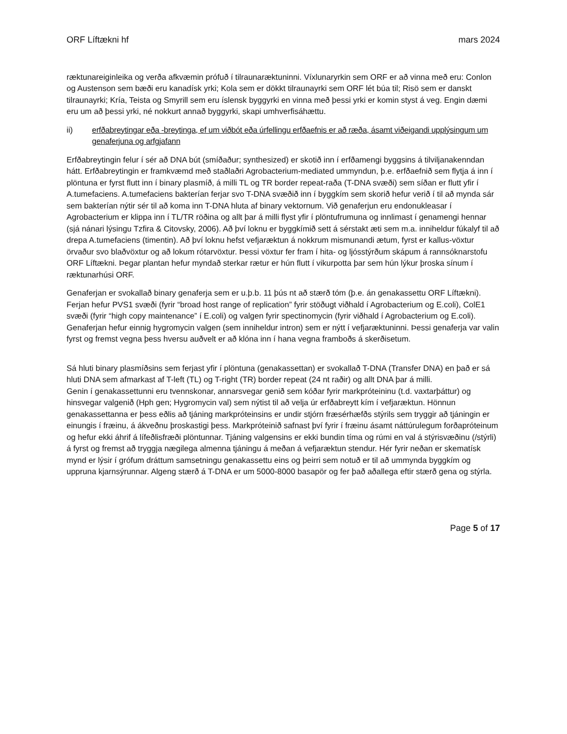ORF Líftækni hf mars 2024
ræktunareiginleika og verða afkvæmin prófuð í tilraunaræktuninni. Víxlunaryrkin sem ORF er að vinna með eru: Conlon og Austenson sem bæði eru kanadísk yrki; Kola sem er dökkt tilraunayrki sem ORF lét búa til; Risö sem er danskt tilraunayrki; Kría, Teista og Smyrill sem eru íslensk byggyrki en vinna með þessi yrki er komin styst á veg. Engin dæmi eru um að þessi yrki, né nokkurt annað byggyrki, skapi umhverfisáhættu.
ii) erfðabreytingar eða -breytinga, ef um viðbót eða úrfellingu erfðaefnis er að ræða, ásamt viðeigandi upplýsingum um genaferjuna og arfgjafann
Erfðabreytingin felur í sér að DNA bút (smíðaður; synthesized) er skotið inn í erfðamengi byggsins á tilviljanakenndan hátt. Erfðabreytingin er framkvæmd með staðlaðri Agrobacterium-mediated ummyndun, þ.e. erfðaefnið sem flytja á inn í plöntuna er fyrst flutt inn í binary plasmíð, á milli TL og TR border repeat-raða (T-DNA svæði) sem síðan er flutt yfir í A.tumefaciens. A.tumefaciens bakterían ferjar svo T-DNA svæðið inn í byggkím sem skorið hefur verið í til að mynda sár sem bakterían nýtir sér til að koma inn T-DNA hluta af binary vektornum. Við genaferjun eru endonukleasar í Agrobacterium er klippa inn í TL/TR röðina og allt þar á milli flyst yfir í plöntufrumuna og innlimast í genamengi hennar (sjá nánari lýsingu Tzfira & Citovsky, 2006). Að því loknu er byggkímið sett á sérstakt æti sem m.a. inniheldur fúkalyf til að drepa A.tumefaciens (timentin). Að því loknu hefst vefjaræktun á nokkrum mismunandi ætum, fyrst er kallus-vöxtur örvaður svo blaðvöxtur og að lokum rótarvöxtur. Þessi vöxtur fer fram í hita- og ljósstýrðum skápum á rannsóknarstofu ORF Líftækni. Þegar plantan hefur myndað sterkar rætur er hún flutt í vikurpotta þar sem hún lýkur þroska sínum í ræktunarhúsi ORF.
Genaferjan er svokallað binary genaferja sem er u.þ.b. 11 þús nt að stærð tóm (þ.e. án genakassettu ORF Líftækni). Ferjan hefur PVS1 svæði (fyrir “broad host range of replication” fyrir stöðugt viðhald í Agrobacterium og E.coli), ColE1 svæði (fyrir “high copy maintenance” í E.coli) og valgen fyrir spectinomycin (fyrir viðhald í Agrobacterium og E.coli). Genaferjan hefur einnig hygromycin valgen (sem inniheldur intron) sem er nýtt í vefjaræktuninni. Þessi genaferja var valin fyrst og fremst vegna þess hversu auðvelt er að klóna inn í hana vegna framboðs á skerðisetum.
Sá hluti binary plasmíðsins sem ferjast yfir í plöntuna (genakassettan) er svokallað T-DNA (Transfer DNA) en það er sá hluti DNA sem afmarkast af T-left (TL) og T-right (TR) border repeat (24 nt raðir) og allt DNA þar á milli.
Genin í genakassettunni eru tvennskonar, annarsvegar genið sem kóðar fyrir markpróteininu (t.d. vaxtarþáttur) og hinsvegar valgenið (Hph gen; Hygromycin val) sem nýtist til að velja úr erfðabreytt kím í vefjaræktun. Hönnun genakassettanna er þess eðlis að tjáning markpróteinsins er undir stjórn fræsérhæfðs stýrils sem tryggir að tjáningin er einungis í fræinu, á ákveðnu þroskastigi þess. Markpróteinið safnast því fyrir í fræinu ásamt náttúrulegum forðapróteinum og hefur ekki áhrif á lífeðlisfræði plöntunnar. Tjáning valgensins er ekki bundin tíma og rúmi en val á stýrisvæðinu (/stýrli) á fyrst og fremst að tryggja nægilega almenna tjáningu á meðan á vefjaræktun stendur. Hér fyrir neðan er skematísk mynd er lýsir í grófum dráttum samsetningu genakassettu eins og þeirri sem notuð er til að ummynda byggkím og uppruna kjarnsýrunnar. Algeng stærð á T-DNA er um 5000-8000 basapör og fer það aðallega eftir stærð gena og stýrla.
Page 5 of 17